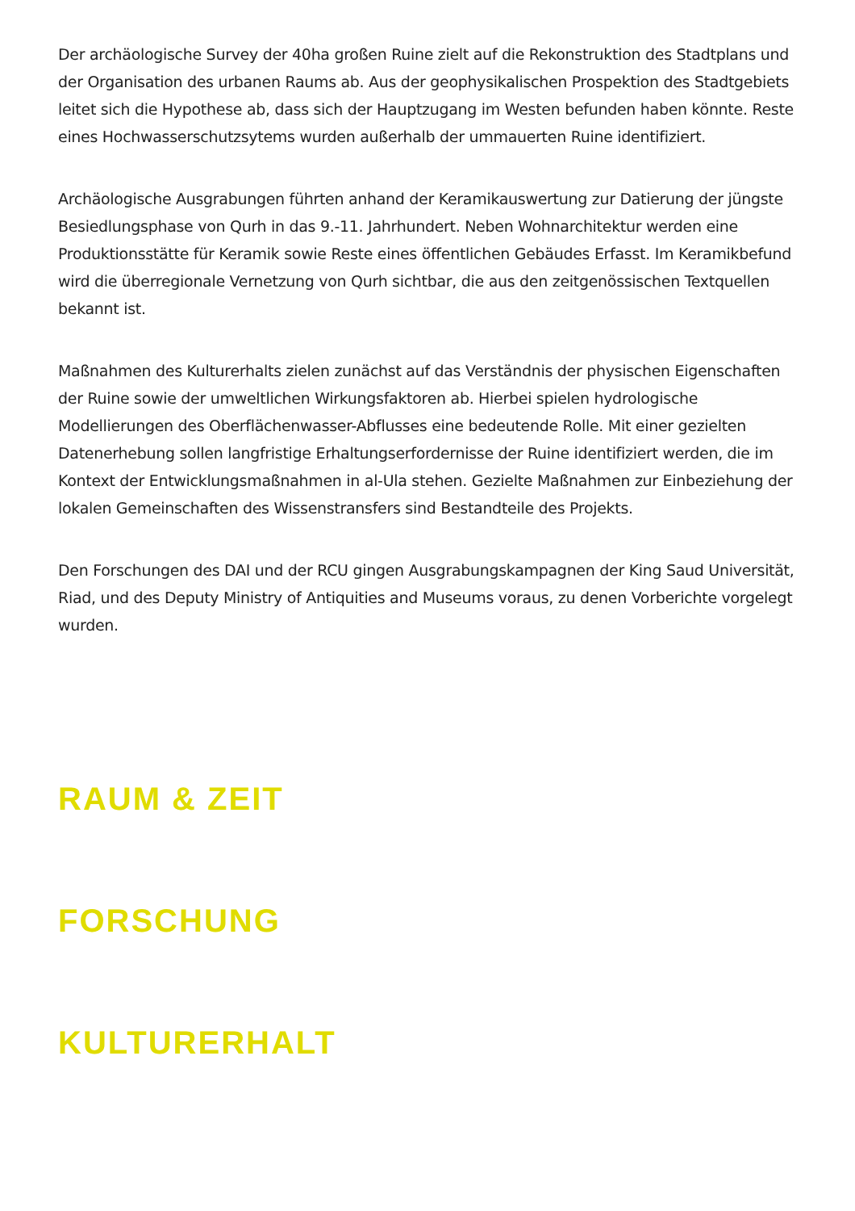Der archäologische Survey der 40ha großen Ruine zielt auf die Rekonstruktion des Stadtplans und der Organisation des urbanen Raums ab. Aus der geophysikalischen Prospektion des Stadtgebiets leitet sich die Hypothese ab, dass sich der Hauptzugang im Westen befunden haben könnte. Reste eines Hochwasserschutzsytems wurden außerhalb der ummauerten Ruine identifiziert.
Archäologische Ausgrabungen führten anhand der Keramikauswertung zur Datierung der jüngste Besiedlungsphase von Qurh in das 9.-11. Jahrhundert. Neben Wohnarchitektur werden eine Produktionsstätte für Keramik sowie Reste eines öffentlichen Gebäudes Erfasst. Im Keramikbefund wird die überregionale Vernetzung von Qurh sichtbar, die aus den zeitgenössischen Textquellen bekannt ist.
Maßnahmen des Kulturerhalts zielen zunächst auf das Verständnis der physischen Eigenschaften der Ruine sowie der umweltlichen Wirkungsfaktoren ab. Hierbei spielen hydrologische Modellierungen des Oberflächenwasser-Abflusses eine bedeutende Rolle. Mit einer gezielten Datenerhebung sollen langfristige Erhaltungserfordernisse der Ruine identifiziert werden, die im Kontext der Entwicklungsmaßnahmen in al-Ula stehen. Gezielte Maßnahmen zur Einbeziehung der lokalen Gemeinschaften des Wissenstransfers sind Bestandteile des Projekts.
Den Forschungen des DAI und der RCU gingen Ausgrabungskampagnen der King Saud Universität, Riad, und des Deputy Ministry of Antiquities and Museums voraus, zu denen Vorberichte vorgelegt wurden.
RAUM & ZEIT
FORSCHUNG
KULTURERHALT